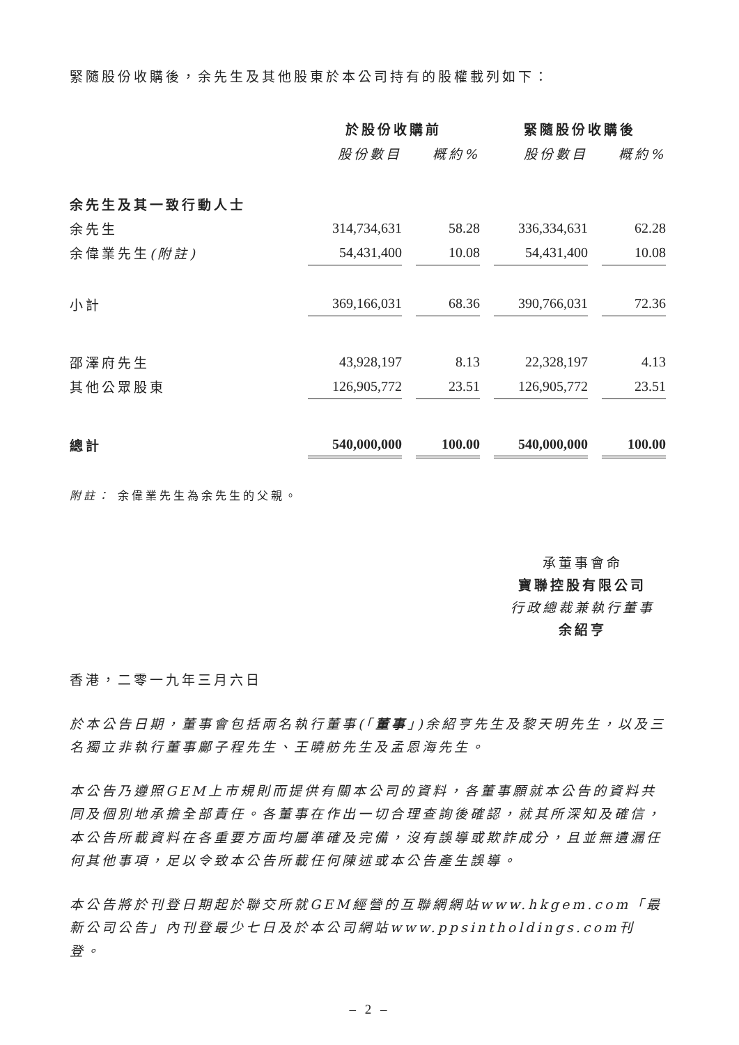緊隨股份收購後，余先生及其他股東於本公司持有的股權載列如下：
| | 於股份收購前 | | | | 緊隨股份收購後 | | |
| --- | --- | --- | --- | --- | --- | --- | --- |
| | 股份數目 | | 概約% | | 股份數目 | | 概約% |
| 余先生及其一致行動人士 | | | | | | | |
| 余先生 | 314,734,631 | | 58.28 | | 336,334,631 | | 62.28 |
| 余偉業先生 (附註) | 54,431,400 | | 10.08 | | 54,431,400 | | 10.08 |
| 小計 | 369,166,031 | | 68.36 | | 390,766,031 | | 72.36 |
| 邵澤府先生 | 43,928,197 | | 8.13 | | 22,328,197 | | 4.13 |
| 其他公眾股東 | 126,905,772 | | 23.51 | | 126,905,772 | | 23.51 |
| 總計 | 540,000,000 | | 100.00 | | 540,000,000 | | 100.00 |
附註： 余偉業先生為余先生的父親。
承董事會命
寶聯控股有限公司
行政總裁兼執行董事
余紹亨
香港，二零一九年三月六日
於本公告日期，董事會包括兩名執行董事(「董事」)余紹亨先生及黎天明先生，以及三名獨立非執行董事鄺子程先生、王曉舫先生及孟恩海先生。
本公告乃遵照GEM上市規則而提供有關本公司的資料，各董事願就本公告的資料共同及個別地承擔全部責任。各董事在作出一切合理查詢後確認，就其所深知及確信，本公告所載資料在各重要方面均屬準確及完備，沒有誤導或欺詐成分，且並無遺漏任何其他事項，足以令致本公告所載任何陳述或本公告產生誤導。
本公告將於刊登日期起於聯交所就GEM經營的互聯網網站www.hkgem.com「最新公司公告」內刊登最少七日及於本公司網站www.ppsintholdings.com刊登。
– 2 –